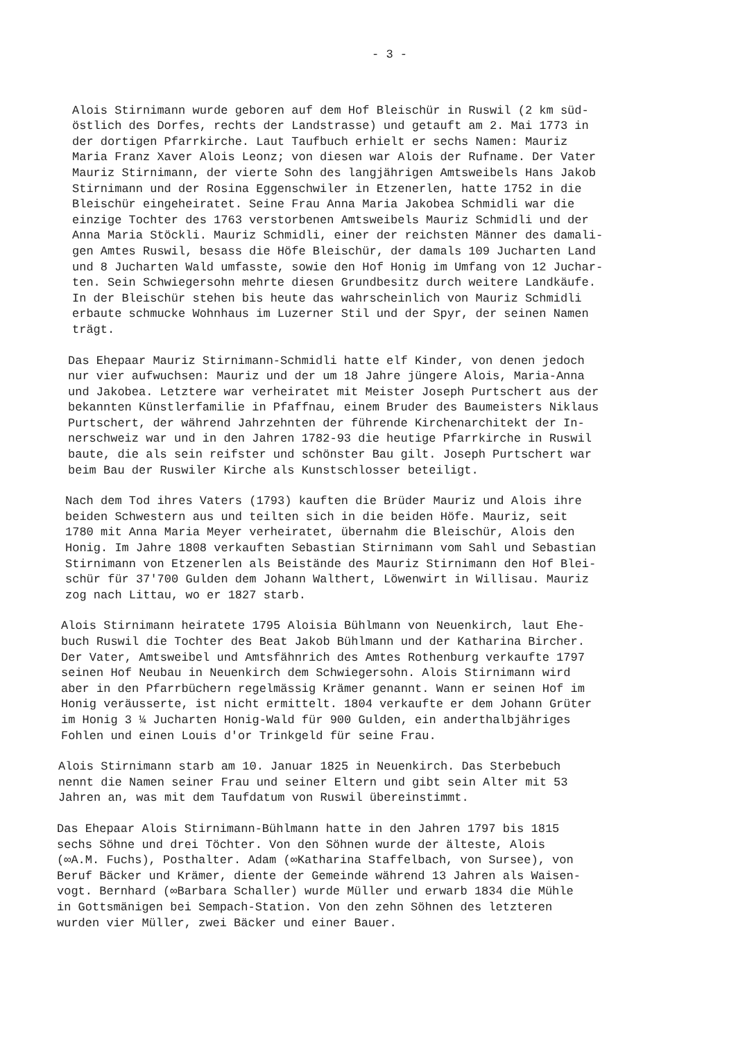- 3 -
Alois Stirnimann wurde geboren auf dem Hof Bleischür in Ruswil (2 km süd- östlich des Dorfes, rechts der Landstrasse) und getauft am 2. Mai 1773 in der dortigen Pfarrkirche. Laut Taufbuch erhielt er sechs Namen: Mauriz Maria Franz Xaver Alois Leonz; von diesen war Alois der Rufname. Der Vater Mauriz Stirnimann, der vierte Sohn des langjährigen Amtsweibels Hans Jakob Stirnimann und der Rosina Eggenschwiler in Etzenerlen, hatte 1752 in die Bleischür eingeheiratet. Seine Frau Anna Maria Jakobea Schmidli war die einzige Tochter des 1763 verstorbenen Amtsweibels Mauriz Schmidli und der Anna Maria Stöckli. Mauriz Schmidli, einer der reichsten Männer des damali- gen Amtes Ruswil, besass die Höfe Bleischür, der damals 109 Jucharten Land und 8 Jucharten Wald umfasste, sowie den Hof Honig im Umfang von 12 Juchar- ten. Sein Schwiegersohn mehrte diesen Grundbesitz durch weitere Landkäufe. In der Bleischür stehen bis heute das wahrscheinlich von Mauriz Schmidli erbaute schmucke Wohnhaus im Luzerner Stil und der Spyr, der seinen Namen trägt.
Das Ehepaar Mauriz Stirnimann-Schmidli hatte elf Kinder, von denen jedoch nur vier aufwuchsen: Mauriz und der um 18 Jahre jüngere Alois, Maria-Anna und Jakobea. Letztere war verheiratet mit Meister Joseph Purtschert aus der bekannten Künstlerfamilie in Pfaffnau, einem Bruder des Baumeisters Niklaus Purtschert, der während Jahrzehnten der führende Kirchenarchitekt der In- nerschweiz war und in den Jahren 1782-93 die heutige Pfarrkirche in Ruswil baute, die als sein reifster und schönster Bau gilt. Joseph Purtschert war beim Bau der Ruswiler Kirche als Kunstschlosser beteiligt.
Nach dem Tod ihres Vaters (1793) kauften die Brüder Mauriz und Alois ihre beiden Schwestern aus und teilten sich in die beiden Höfe. Mauriz, seit 1780 mit Anna Maria Meyer verheiratet, übernahm die Bleischür, Alois den Honig. Im Jahre 1808 verkauften Sebastian Stirnimann vom Sahl und Sebastian Stirnimann von Etzenerlen als Beistände des Mauriz Stirnimann den Hof Blei- schür für 37'700 Gulden dem Johann Walthert, Löwenwirt in Willisau. Mauriz zog nach Littau, wo er 1827 starb.
Alois Stirnimann heiratete 1795 Aloisia Bühlmann von Neuenkirch, laut Ehe- buch Ruswil die Tochter des Beat Jakob Bühlmann und der Katharina Bircher. Der Vater, Amtsweibel und Amtsfähnrich des Amtes Rothenburg verkaufte 1797 seinen Hof Neubau in Neuenkirch dem Schwiegersohn. Alois Stirnimann wird aber in den Pfarrbüchern regelmässig Krämer genannt. Wann er seinen Hof im Honig veräusserte, ist nicht ermittelt. 1804 verkaufte er dem Johann Grüter im Honig 3 ¼ Jucharten Honig-Wald für 900 Gulden, ein anderthalbjähriges Fohlen und einen Louis d'or Trinkgeld für seine Frau.
Alois Stirnimann starb am 10. Januar 1825 in Neuenkirch. Das Sterbebuch nennt die Namen seiner Frau und seiner Eltern und gibt sein Alter mit 53 Jahren an, was mit dem Taufdatum von Ruswil übereinstimmt.
Das Ehepaar Alois Stirnimann-Bühlmann hatte in den Jahren 1797 bis 1815 sechs Söhne und drei Töchter. Von den Söhnen wurde der älteste, Alois (∞A.M. Fuchs), Posthalter. Adam (∞Katharina Staffelbach, von Sursee), von Beruf Bäcker und Krämer, diente der Gemeinde während 13 Jahren als Waisen- vogt. Bernhard (∞Barbara Schaller) wurde Müller und erwarb 1834 die Mühle in Gottsmänigen bei Sempach-Station. Von den zehn Söhnen des letzteren wurden vier Müller, zwei Bäcker und einer Bauer.